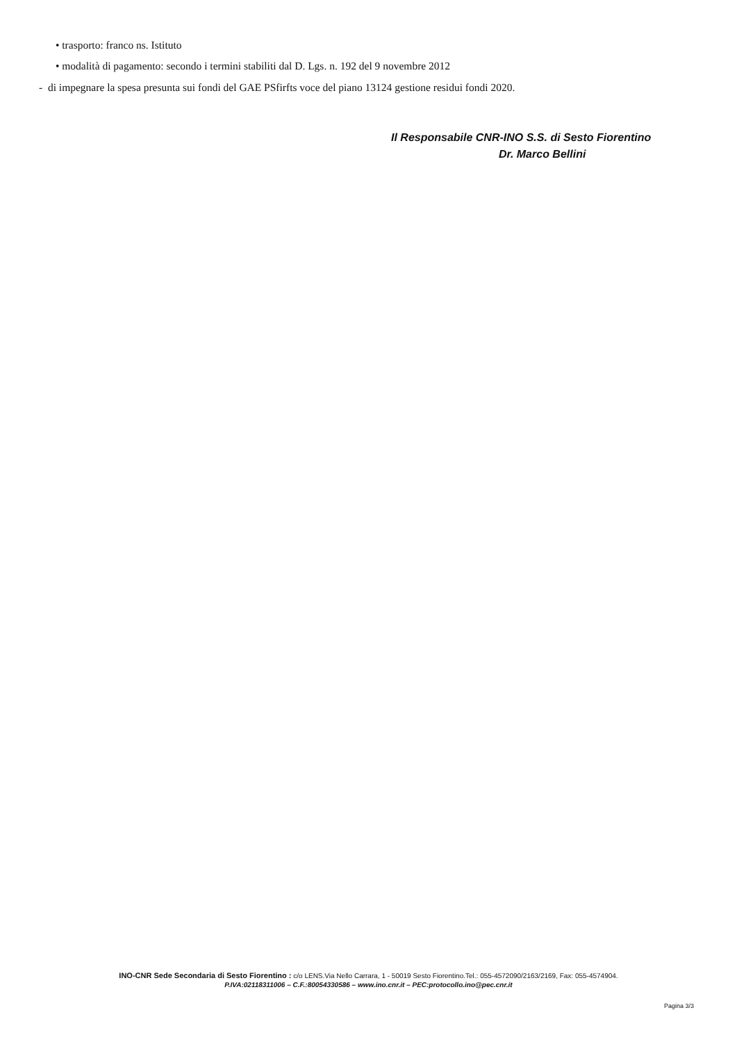• trasporto: franco ns. Istituto
• modalità di pagamento: secondo i termini stabiliti dal D. Lgs. n. 192 del 9 novembre 2012
- di impegnare la spesa presunta sui fondi del GAE PSfirfts voce del piano 13124 gestione residui fondi 2020.
Il Responsabile CNR-INO S.S. di Sesto Fiorentino
Dr. Marco Bellini
INO-CNR Sede Secondaria di Sesto Fiorentino : c/o LENS.Via Nello Carrara, 1 - 50019 Sesto Fiorentino.Tel.: 055-4572090/2163/2169, Fax: 055-4574904.
P.IVA:02118311006 – C.F.:80054330586 – www.ino.cnr.it – PEC:protocollo.ino@pec.cnr.it
Pagina 3/3